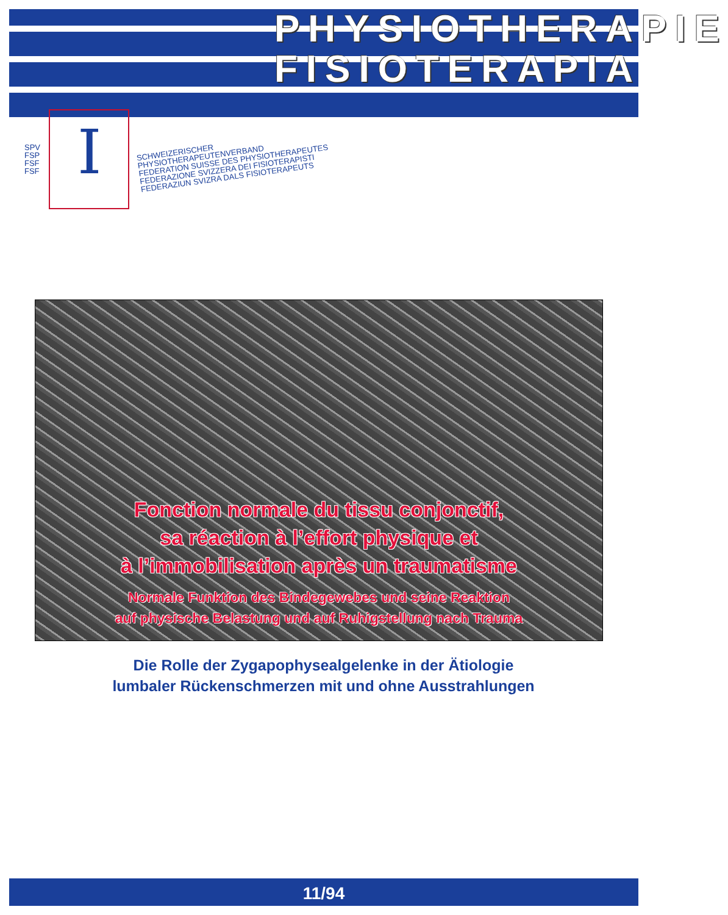PHYSIOTHERAPIE
FISIOTERAPIA
SPV
FSP
FSF
FSF
I
SCHWEIZERISCHER PHYSIOTHERAPEUTENVERBAND
FEDERATION SUISSE DES PHYSIOTHERAPEUTES
FEDERAZIONE SVIZZERA DEI FISIOTERAPISTI
FEDERAZIUN SVIZRA DALS FISIOTERAPEUTS
Fonction normale du tissu conjonctif,
sa réaction à l’effort physique et
à l’immobilisation après un traumatisme
Normale Funktion des Bindegewebes und seine Reaktion
auf physische Belastung und auf Ruhigstellung nach Trauma
Die Rolle der Zygapophysealgelenke in der Ätiologie
lumbaler Rückenschmerzen mit und ohne Ausstrahlungen
11/94